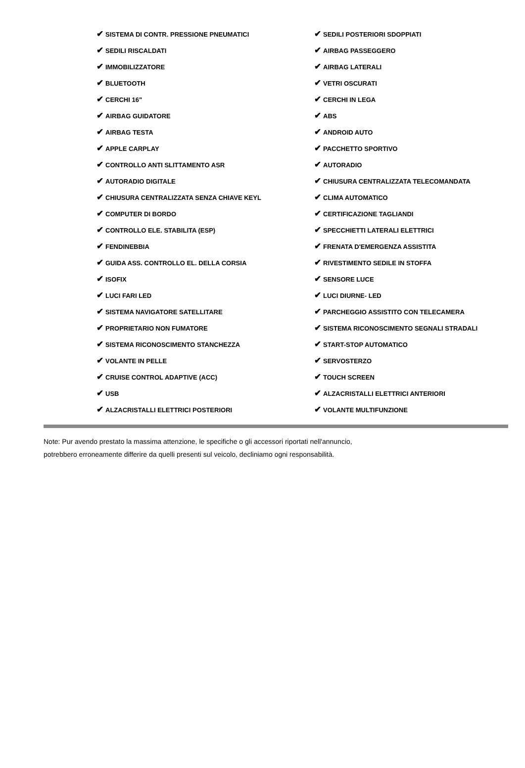| ✔ SISTEMA DI CONTR. PRESSIONE PNEUMATICI | ✔ SEDILI POSTERIORI SDOPPIATI |
| ✔ SEDILI RISCALDATI | ✔ AIRBAG PASSEGGERO |
| ✔ IMMOBILIZZATORE | ✔ AIRBAG LATERALI |
| ✔ BLUETOOTH | ✔ VETRI OSCURATI |
| ✔ CERCHI 16" | ✔ CERCHI IN LEGA |
| ✔ AIRBAG GUIDATORE | ✔ ABS |
| ✔ AIRBAG TESTA | ✔ ANDROID AUTO |
| ✔ APPLE CARPLAY | ✔ PACCHETTO SPORTIVO |
| ✔ CONTROLLO ANTI SLITTAMENTO ASR | ✔ AUTORADIO |
| ✔ AUTORADIO DIGITALE | ✔ CHIUSURA CENTRALIZZATA TELECOMANDATA |
| ✔ CHIUSURA CENTRALIZZATA SENZA CHIAVE KEYL | ✔ CLIMA AUTOMATICO |
| ✔ COMPUTER DI BORDO | ✔ CERTIFICAZIONE TAGLIANDI |
| ✔ CONTROLLO ELE. STABILITA (ESP) | ✔ SPECCHIETTI LATERALI ELETTRICI |
| ✔ FENDINEBBIA | ✔ FRENATA D'EMERGENZA ASSISTITA |
| ✔ GUIDA ASS. CONTROLLO EL. DELLA CORSIA | ✔ RIVESTIMENTO SEDILE IN STOFFA |
| ✔ ISOFIX | ✔ SENSORE LUCE |
| ✔ LUCI FARI LED | ✔ LUCI DIURNE- LED |
| ✔ SISTEMA NAVIGATORE SATELLITARE | ✔ PARCHEGGIO ASSISTITO CON TELECAMERA |
| ✔ PROPRIETARIO NON FUMATORE | ✔ SISTEMA RICONOSCIMENTO SEGNALI STRADALI |
| ✔ SISTEMA RICONOSCIMENTO STANCHEZZA | ✔ START-STOP AUTOMATICO |
| ✔ VOLANTE IN PELLE | ✔ SERVOSTERZO |
| ✔ CRUISE CONTROL ADAPTIVE (ACC) | ✔ TOUCH SCREEN |
| ✔ USB | ✔ ALZACRISTALLI ELETTRICI ANTERIORI |
| ✔ ALZACRISTALLI ELETTRICI POSTERIORI | ✔ VOLANTE MULTIFUNZIONE |
Note: Pur avendo prestato la massima attenzione, le specifiche o gli accessori riportati nell'annuncio,
potrebbero erroneamente differire da quelli presenti sul veicolo, decliniamo ogni responsabilità.